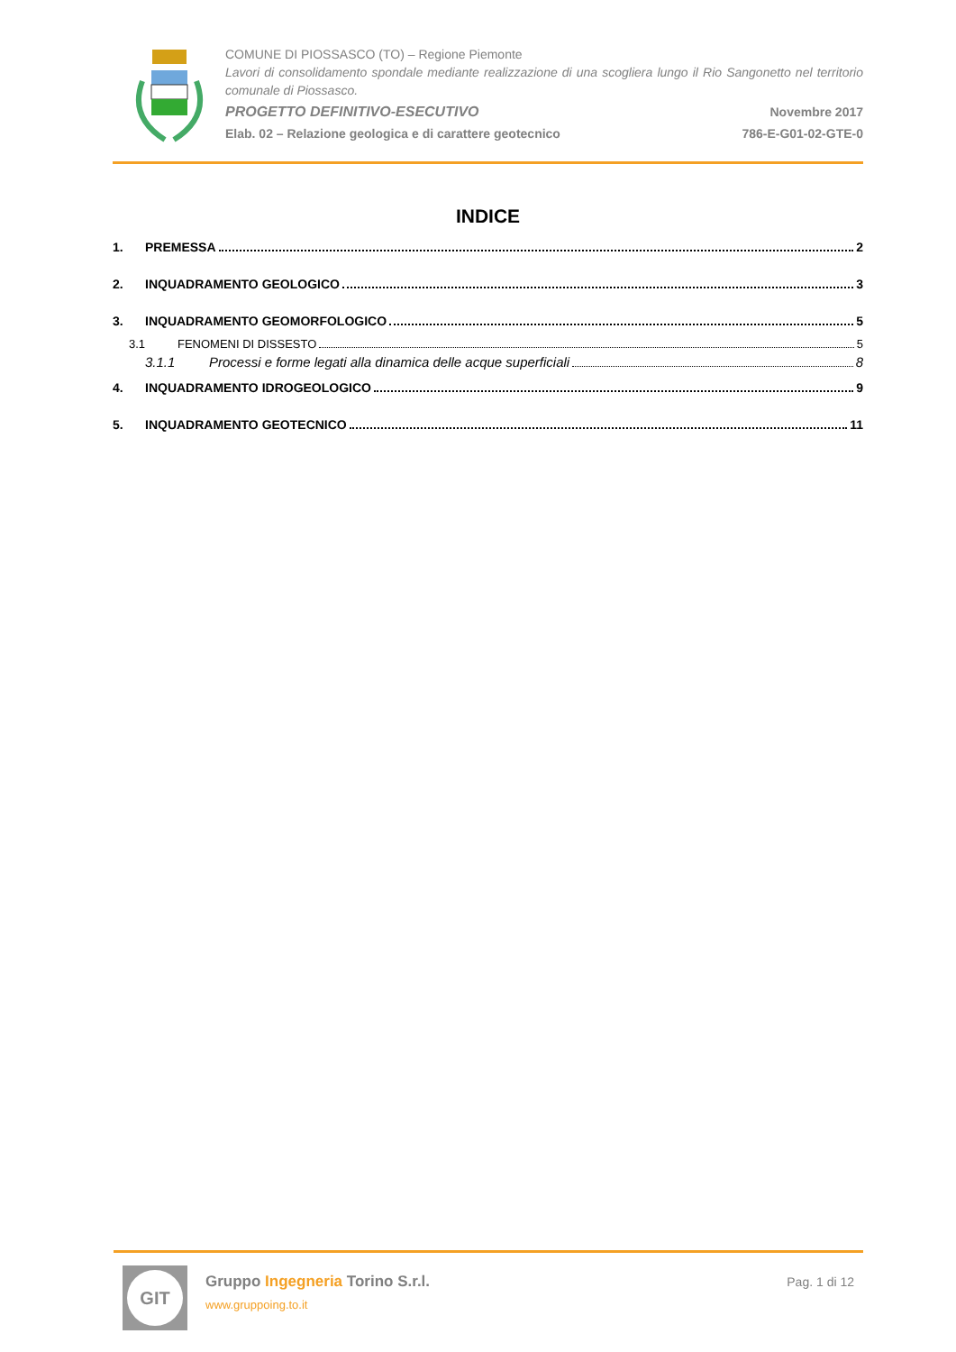COMUNE DI PIOSSASCO (TO) – Regione Piemonte
Lavori di consolidamento spondale mediante realizzazione di una scogliera lungo il Rio Sangonetto nel territorio comunale di Piossasco.
PROGETTO DEFINITIVO-ESECUTIVO Novembre 2017
Elab. 02 – Relazione geologica e di carattere geotecnico 786-E-G01-02-GTE-0
INDICE
1. PREMESSA 2
2. INQUADRAMENTO GEOLOGICO 3
3. INQUADRAMENTO GEOMORFOLOGICO 5
3.1 FENOMENI DI DISSESTO 5
3.1.1 Processi e forme legati alla dinamica delle acque superficiali 8
4. INQUADRAMENTO IDROGEOLOGICO 9
5. INQUADRAMENTO GEOTECNICO 11
GIT
Gruppo Ingegneria Torino S.r.l.
www.gruppoing.to.it
Pag. 1 di 12